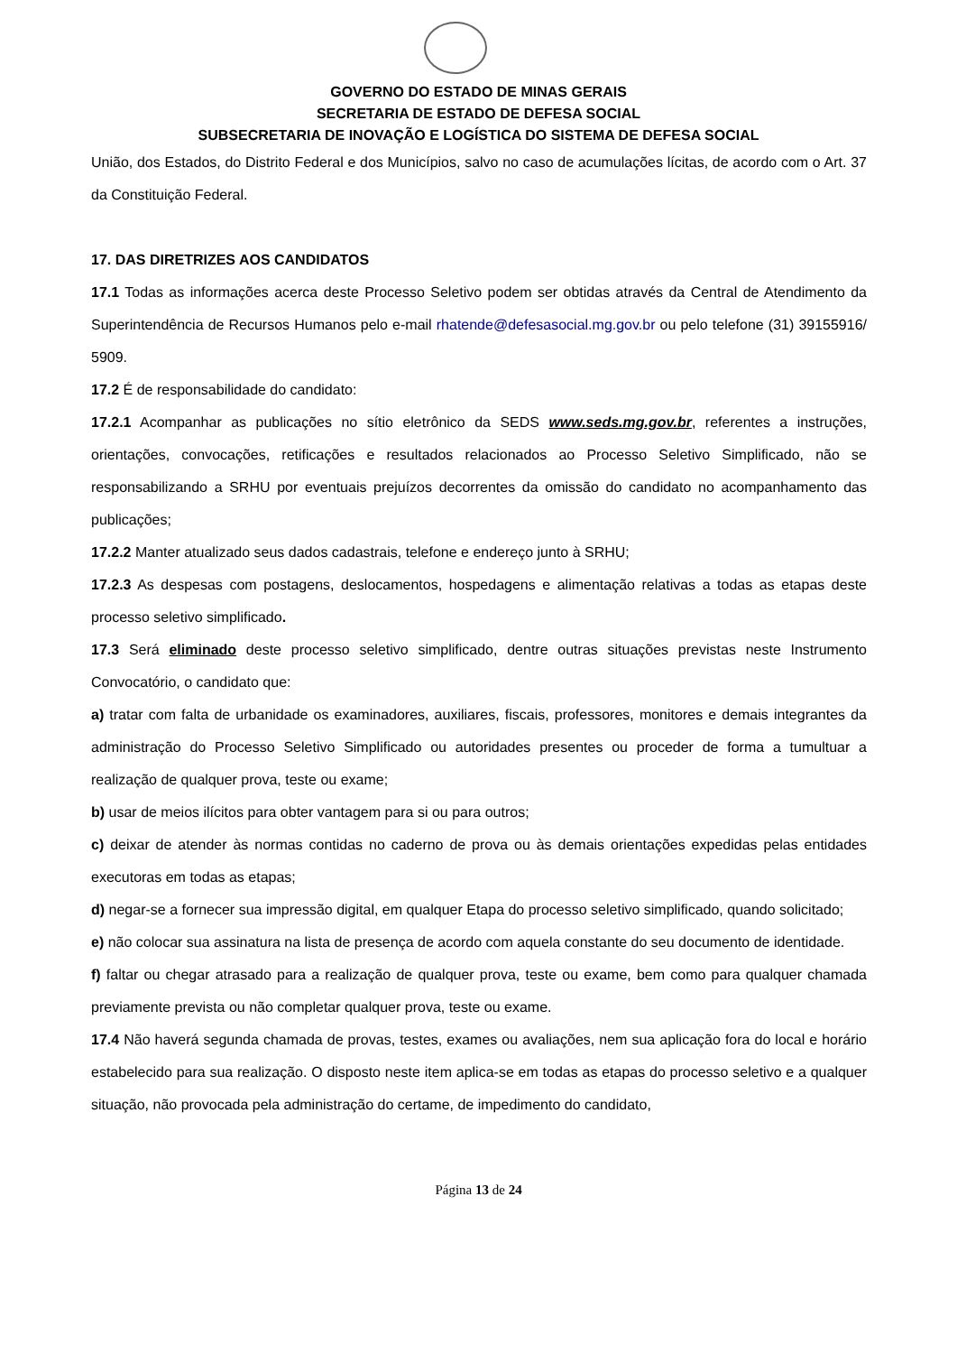GOVERNO DO ESTADO DE MINAS GERAIS
SECRETARIA DE ESTADO DE DEFESA SOCIAL
SUBSECRETARIA DE INOVAÇÃO E LOGÍSTICA DO SISTEMA DE DEFESA SOCIAL
União, dos Estados, do Distrito Federal e dos Municípios, salvo no caso de acumulações lícitas, de acordo com o Art. 37 da Constituição Federal.
17. DAS DIRETRIZES AOS CANDIDATOS
17.1 Todas as informações acerca deste Processo Seletivo podem ser obtidas através da Central de Atendimento da Superintendência de Recursos Humanos pelo e-mail rhatende@defesasocial.mg.gov.br ou pelo telefone (31) 39155916/ 5909.
17.2 É de responsabilidade do candidato:
17.2.1 Acompanhar as publicações no sítio eletrônico da SEDS www.seds.mg.gov.br, referentes a instruções, orientações, convocações, retificações e resultados relacionados ao Processo Seletivo Simplificado, não se responsabilizando a SRHU por eventuais prejuízos decorrentes da omissão do candidato no acompanhamento das publicações;
17.2.2 Manter atualizado seus dados cadastrais, telefone e endereço junto à SRHU;
17.2.3 As despesas com postagens, deslocamentos, hospedagens e alimentação relativas a todas as etapas deste processo seletivo simplificado.
17.3 Será eliminado deste processo seletivo simplificado, dentre outras situações previstas neste Instrumento Convocatório, o candidato que:
a) tratar com falta de urbanidade os examinadores, auxiliares, fiscais, professores, monitores e demais integrantes da administração do Processo Seletivo Simplificado ou autoridades presentes ou proceder de forma a tumultuar a realização de qualquer prova, teste ou exame;
b) usar de meios ilícitos para obter vantagem para si ou para outros;
c) deixar de atender às normas contidas no caderno de prova ou às demais orientações expedidas pelas entidades executoras em todas as etapas;
d) negar-se a fornecer sua impressão digital, em qualquer Etapa do processo seletivo simplificado, quando solicitado;
e) não colocar sua assinatura na lista de presença de acordo com aquela constante do seu documento de identidade.
f) faltar ou chegar atrasado para a realização de qualquer prova, teste ou exame, bem como para qualquer chamada previamente prevista ou não completar qualquer prova, teste ou exame.
17.4 Não haverá segunda chamada de provas, testes, exames ou avaliações, nem sua aplicação fora do local e horário estabelecido para sua realização. O disposto neste item aplica-se em todas as etapas do processo seletivo e a qualquer situação, não provocada pela administração do certame, de impedimento do candidato,
Página 13 de 24